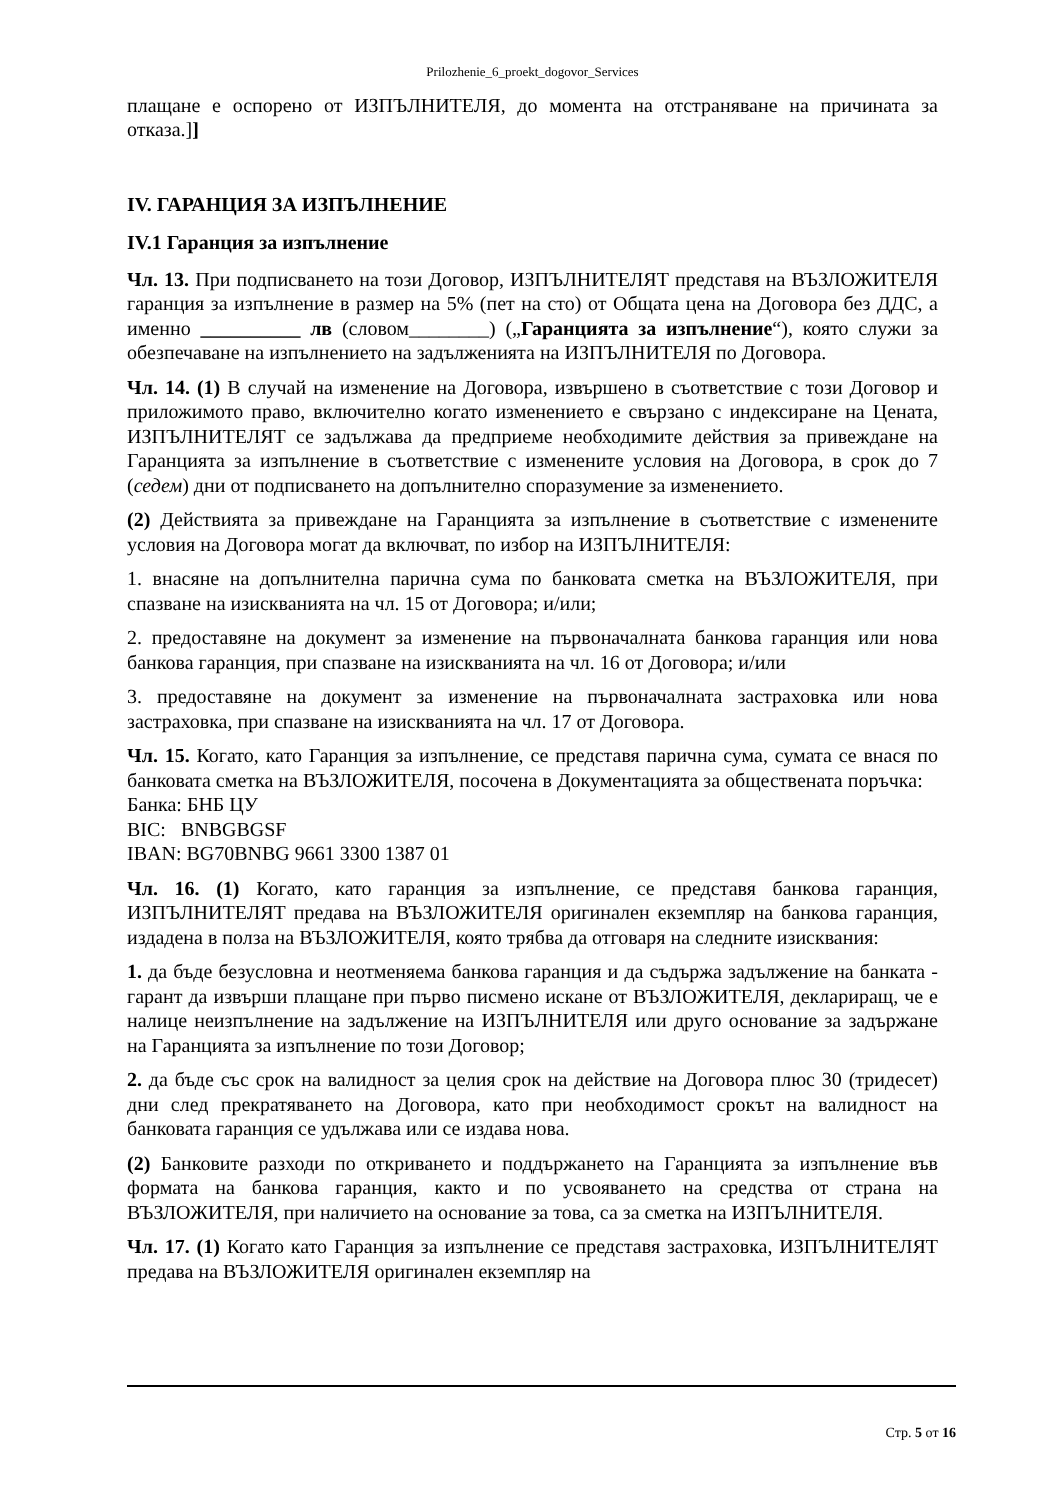Prilozhenie_6_proekt_dogovor_Services
плащане е оспорено от ИЗПЪЛНИТЕЛЯ, до момента на отстраняване на причината за отказа.]]
IV. ГАРАНЦИЯ ЗА ИЗПЪЛНЕНИЕ
IV.1 Гаранция за изпълнение
Чл. 13. При подписването на този Договор, ИЗПЪЛНИТЕЛЯТ представя на ВЪЗЛОЖИТЕЛЯ гаранция за изпълнение в размер на 5% (пет на сто) от Общата цена на Договора без ДДС, а именно __________ лв (словом________) („Гаранцията за изпълнение“), която служи за обезпечаване на изпълнението на задълженията на ИЗПЪЛНИТЕЛЯ по Договора.
Чл. 14. (1) В случай на изменение на Договора, извършено в съответствие с този Договор и приложимото право, включително когато изменението е свързано с индексиране на Цената, ИЗПЪЛНИТЕЛЯТ се задължава да предприеме необходимите действия за привеждане на Гаранцията за изпълнение в съответствие с изменените условия на Договора, в срок до 7 (седем) дни от подписването на допълнително споразумение за изменението.
(2) Действията за привеждане на Гаранцията за изпълнение в съответствие с изменените условия на Договора могат да включват, по избор на ИЗПЪЛНИТЕЛЯ:
1. внасяне на допълнителна парична сума по банковата сметка на ВЪЗЛОЖИТЕЛЯ, при спазване на изискванията на чл. 15 от Договора; и/или;
2. предоставяне на документ за изменение на първоначалната банкова гаранция или нова банкова гаранция, при спазване на изискванията на чл. 16 от Договора; и/или
3. предоставяне на документ за изменение на първоначалната застраховка или нова застраховка, при спазване на изискванията на чл. 17 от Договора.
Чл. 15. Когато, като Гаранция за изпълнение, се представя парична сума, сумата се внася по банковата сметка на ВЪЗЛОЖИТЕЛЯ, посочена в Документацията за обществената поръчка:
Банка: БНБ ЦУ
BIC: BNBGBGSF
IBAN: BG70BNBG 9661 3300 1387 01
Чл. 16. (1) Когато, като гаранция за изпълнение, се представя банкова гаранция, ИЗПЪЛНИТЕЛЯТ предава на ВЪЗЛОЖИТЕЛЯ оригинален екземпляр на банкова гаранция, издадена в полза на ВЪЗЛОЖИТЕЛЯ, която трябва да отговаря на следните изисквания:
1. да бъде безусловна и неотменяема банкова гаранция и да съдържа задължение на банката - гарант да извърши плащане при първо писмено искане от ВЪЗЛОЖИТЕЛЯ, деклариращ, че е налице неизпълнение на задължение на ИЗПЪЛНИТЕЛЯ или друго основание за задържане на Гаранцията за изпълнение по този Договор;
2. да бъде със срок на валидност за целия срок на действие на Договора плюс 30 (тридесет) дни след прекратяването на Договора, като при необходимост срокът на валидност на банковата гаранция се удължава или се издава нова.
(2) Банковите разходи по откриването и поддържането на Гаранцията за изпълнение във формата на банкова гаранция, както и по усвояването на средства от страна на ВЪЗЛОЖИТЕЛЯ, при наличието на основание за това, са за сметка на ИЗПЪЛНИТЕЛЯ.
Чл. 17. (1) Когато като Гаранция за изпълнение се представя застраховка, ИЗПЪЛНИТЕЛЯТ предава на ВЪЗЛОЖИТЕЛЯ оригинален екземпляр на
Стр. 5 от 16